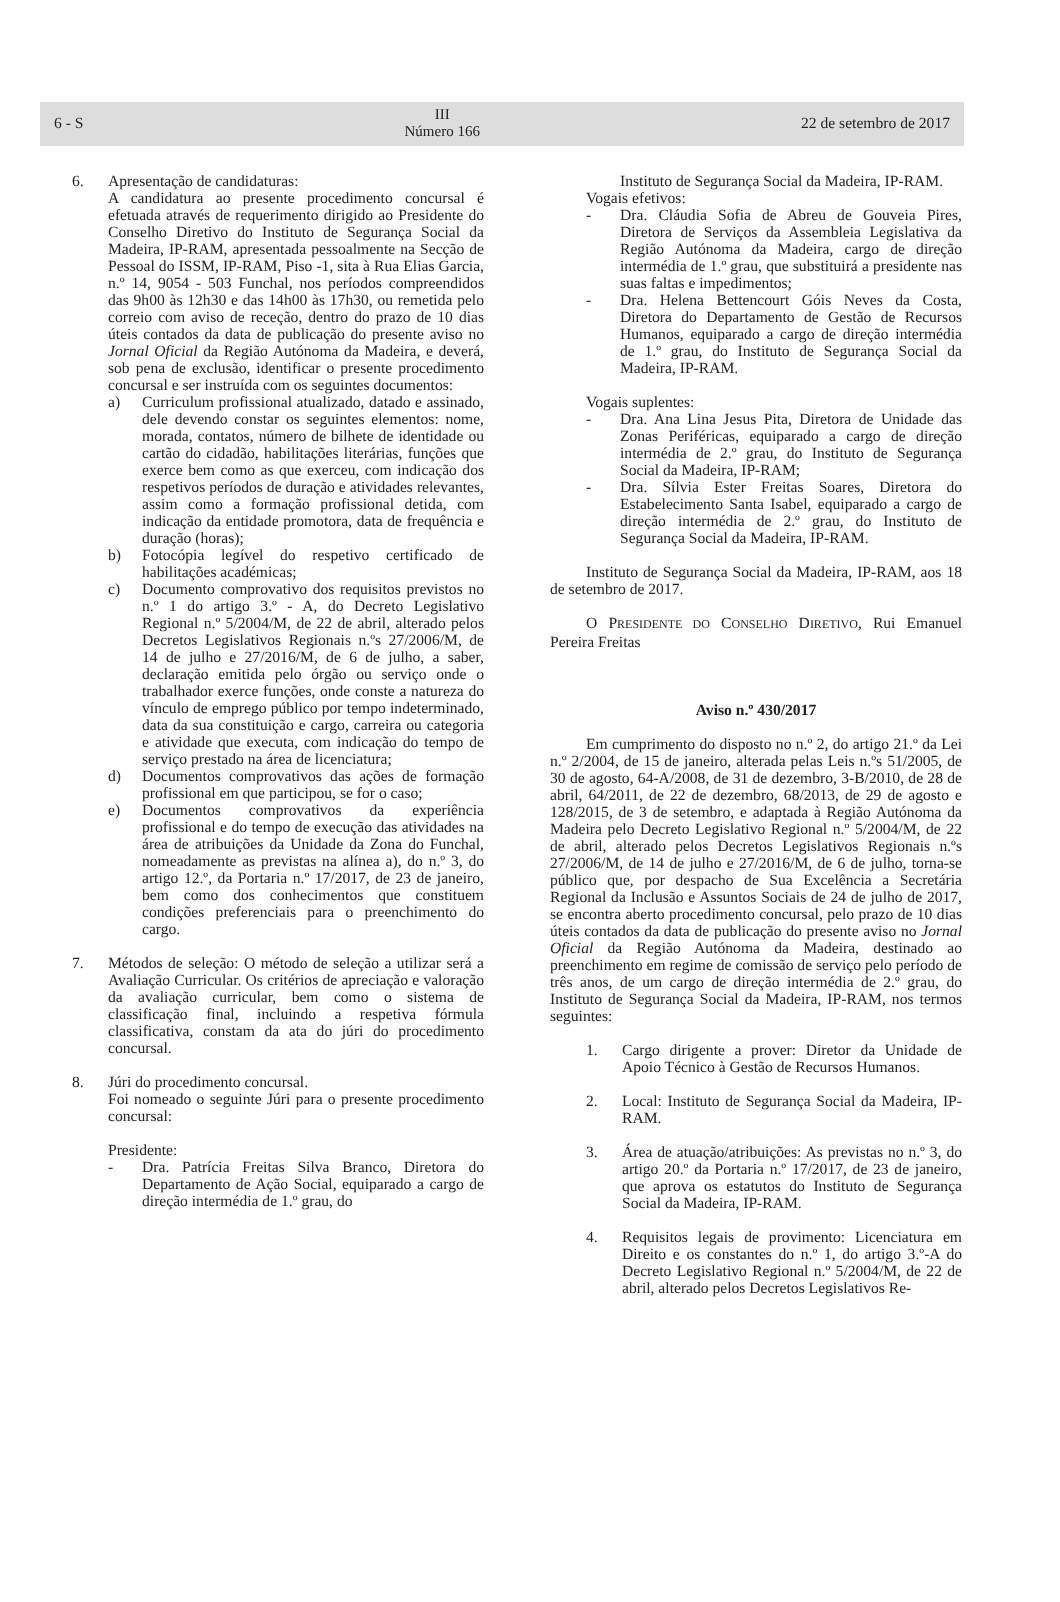6 - S
III
Número 166
22 de setembro de 2017
6. Apresentação de candidaturas:
A candidatura ao presente procedimento concursal é efetuada através de requerimento dirigido ao Presidente do Conselho Diretivo do Instituto de Segurança Social da Madeira, IP-RAM, apresentada pessoalmente na Secção de Pessoal do ISSM, IP-RAM, Piso -1, sita à Rua Elias Garcia, n.º 14, 9054 - 503 Funchal, nos períodos compreendidos das 9h00 às 12h30 e das 14h00 às 17h30, ou remetida pelo correio com aviso de receção, dentro do prazo de 10 dias úteis contados da data de publicação do presente aviso no Jornal Oficial da Região Autónoma da Madeira, e deverá, sob pena de exclusão, identificar o presente procedimento concursal e ser instruída com os seguintes documentos:
a) Curriculum profissional atualizado, datado e assinado, dele devendo constar os seguintes elementos: nome, morada, contatos, número de bilhete de identidade ou cartão do cidadão, habilitações literárias, funções que exerce bem como as que exerceu, com indicação dos respetivos períodos de duração e atividades relevantes, assim como a formação profissional detida, com indicação da entidade promotora, data de frequência e duração (horas);
b) Fotocópia legível do respetivo certificado de habilitações académicas;
c) Documento comprovativo dos requisitos previstos no n.º 1 do artigo 3.º - A, do Decreto Legislativo Regional n.º 5/2004/M, de 22 de abril, alterado pelos Decretos Legislativos Regionais n.ºs 27/2006/M, de 14 de julho e 27/2016/M, de 6 de julho, a saber, declaração emitida pelo órgão ou serviço onde o trabalhador exerce funções, onde conste a natureza do vínculo de emprego público por tempo indeterminado, data da sua constituição e cargo, carreira ou categoria e atividade que executa, com indicação do tempo de serviço prestado na área de licenciatura;
d) Documentos comprovativos das ações de formação profissional em que participou, se for o caso;
e) Documentos comprovativos da experiência profissional e do tempo de execução das atividades na área de atribuições da Unidade da Zona do Funchal, nomeadamente as previstas na alínea a), do n.º 3, do artigo 12.º, da Portaria n.º 17/2017, de 23 de janeiro, bem como dos conhecimentos que constituem condições preferenciais para o preenchimento do cargo.
7. Métodos de seleção: O método de seleção a utilizar será a Avaliação Curricular. Os critérios de apreciação e valoração da avaliação curricular, bem como o sistema de classificação final, incluindo a respetiva fórmula classificativa, constam da ata do júri do procedimento concursal.
8. Júri do procedimento concursal.
Foi nomeado o seguinte Júri para o presente procedimento concursal:
Presidente:
- Dra. Patrícia Freitas Silva Branco, Diretora do Departamento de Ação Social, equiparado a cargo de direção intermédia de 1.º grau, do
Instituto de Segurança Social da Madeira, IP-RAM.
Vogais efetivos:
- Dra. Cláudia Sofia de Abreu de Gouveia Pires, Diretora de Serviços da Assembleia Legislativa da Região Autónoma da Madeira, cargo de direção intermédia de 1.º grau, que substituirá a presidente nas suas faltas e impedimentos;
- Dra. Helena Bettencourt Góis Neves da Costa, Diretora do Departamento de Gestão de Recursos Humanos, equiparado a cargo de direção intermédia de 1.º grau, do Instituto de Segurança Social da Madeira, IP-RAM.
Vogais suplentes:
- Dra. Ana Lina Jesus Pita, Diretora de Unidade das Zonas Periféricas, equiparado a cargo de direção intermédia de 2.º grau, do Instituto de Segurança Social da Madeira, IP-RAM;
- Dra. Sílvia Ester Freitas Soares, Diretora do Estabelecimento Santa Isabel, equiparado a cargo de direção intermédia de 2.º grau, do Instituto de Segurança Social da Madeira, IP-RAM.
Instituto de Segurança Social da Madeira, IP-RAM, aos 18 de setembro de 2017.
O PRESIDENTE DO CONSELHO DIRETIVO, Rui Emanuel Pereira Freitas
Aviso n.º 430/2017
Em cumprimento do disposto no n.º 2, do artigo 21.º da Lei n.º 2/2004, de 15 de janeiro, alterada pelas Leis n.ºs 51/2005, de 30 de agosto, 64-A/2008, de 31 de dezembro, 3-B/2010, de 28 de abril, 64/2011, de 22 de dezembro, 68/2013, de 29 de agosto e 128/2015, de 3 de setembro, e adaptada à Região Autónoma da Madeira pelo Decreto Legislativo Regional n.º 5/2004/M, de 22 de abril, alterado pelos Decretos Legislativos Regionais n.ºs 27/2006/M, de 14 de julho e 27/2016/M, de 6 de julho, torna-se público que, por despacho de Sua Excelência a Secretária Regional da Inclusão e Assuntos Sociais de 24 de julho de 2017, se encontra aberto procedimento concursal, pelo prazo de 10 dias úteis contados da data de publicação do presente aviso no Jornal Oficial da Região Autónoma da Madeira, destinado ao preenchimento em regime de comissão de serviço pelo período de três anos, de um cargo de direção intermédia de 2.º grau, do Instituto de Segurança Social da Madeira, IP-RAM, nos termos seguintes:
1. Cargo dirigente a prover: Diretor da Unidade de Apoio Técnico à Gestão de Recursos Humanos.
2. Local: Instituto de Segurança Social da Madeira, IP-RAM.
3. Área de atuação/atribuições: As previstas no n.º 3, do artigo 20.º da Portaria n.º 17/2017, de 23 de janeiro, que aprova os estatutos do Instituto de Segurança Social da Madeira, IP-RAM.
4. Requisitos legais de provimento: Licenciatura em Direito e os constantes do n.º 1, do artigo 3.º-A do Decreto Legislativo Regional n.º 5/2004/M, de 22 de abril, alterado pelos Decretos Legislativos Re-